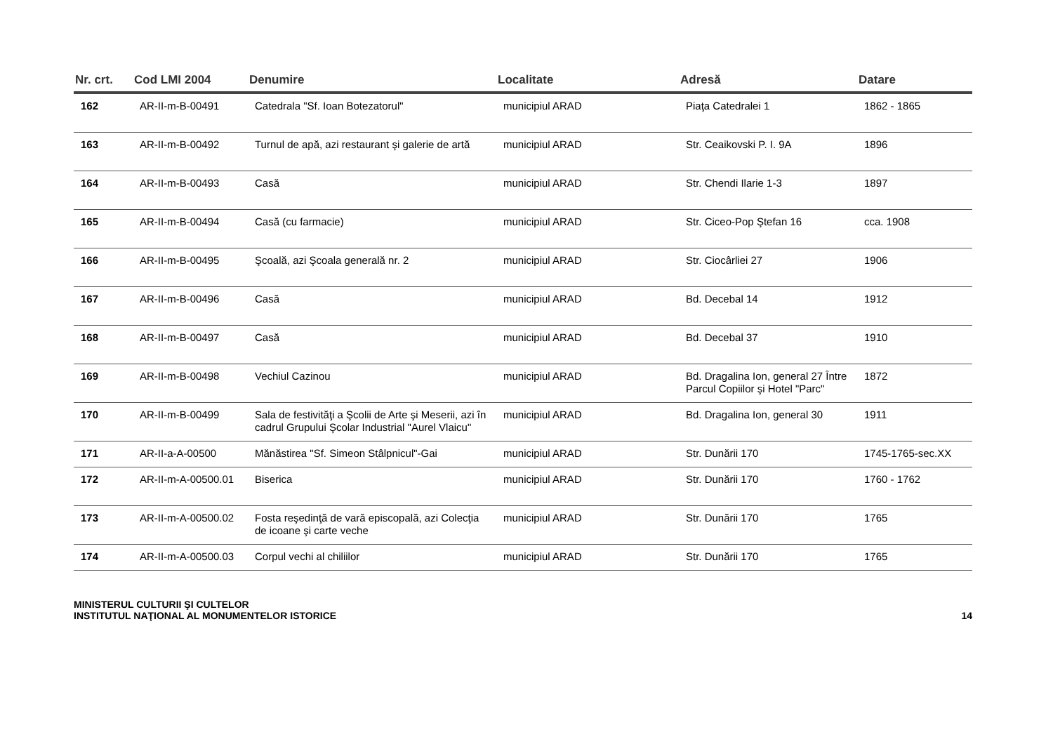| Nr. crt. | Cod LMI 2004 | Denumire | Localitate | Adresă | Datare |
| --- | --- | --- | --- | --- | --- |
| 162 | AR-II-m-B-00491 | Catedrala "Sf. Ioan Botezatorul" | municipiul ARAD | Piaţa Catedralei 1 | 1862 - 1865 |
| 163 | AR-II-m-B-00492 | Turnul de apă, azi restaurant şi galerie de artă | municipiul ARAD | Str. Ceaikovski P. I. 9A | 1896 |
| 164 | AR-II-m-B-00493 | Casă | municipiul ARAD | Str. Chendi Ilarie 1-3 | 1897 |
| 165 | AR-II-m-B-00494 | Casă (cu farmacie) | municipiul ARAD | Str. Ciceo-Pop Ştefan 16 | cca. 1908 |
| 166 | AR-II-m-B-00495 | Şcoală, azi Şcoala generală nr. 2 | municipiul ARAD | Str. Ciocârliei 27 | 1906 |
| 167 | AR-II-m-B-00496 | Casă | municipiul ARAD | Bd. Decebal 14 | 1912 |
| 168 | AR-II-m-B-00497 | Casă | municipiul ARAD | Bd. Decebal 37 | 1910 |
| 169 | AR-II-m-B-00498 | Vechiul Cazinou | municipiul ARAD | Bd. Dragalina Ion, general 27 Între Parcul Copiilor şi Hotel "Parc" | 1872 |
| 170 | AR-II-m-B-00499 | Sala de festivităţi a Şcolii de Arte şi Meserii, azi în cadrul Grupului Şcolar Industrial "Aurel Vlaicu" | municipiul ARAD | Bd. Dragalina Ion, general 30 | 1911 |
| 171 | AR-II-a-A-00500 | Mănăstirea "Sf. Simeon Stâlpnicul"-Gai | municipiul ARAD | Str. Dunării 170 | 1745-1765-sec.XX |
| 172 | AR-II-m-A-00500.01 | Biserica | municipiul ARAD | Str. Dunării 170 | 1760 - 1762 |
| 173 | AR-II-m-A-00500.02 | Fosta reşedinţă de vară episcopală, azi Colecţia de icoane şi carte veche | municipiul ARAD | Str. Dunării 170 | 1765 |
| 174 | AR-II-m-A-00500.03 | Corpul vechi al chiliilor | municipiul ARAD | Str. Dunării 170 | 1765 |
MINISTERUL CULTURII ŞI CULTELOR
INSTITUTUL NAŢIONAL AL MONUMENTELOR ISTORICE
14